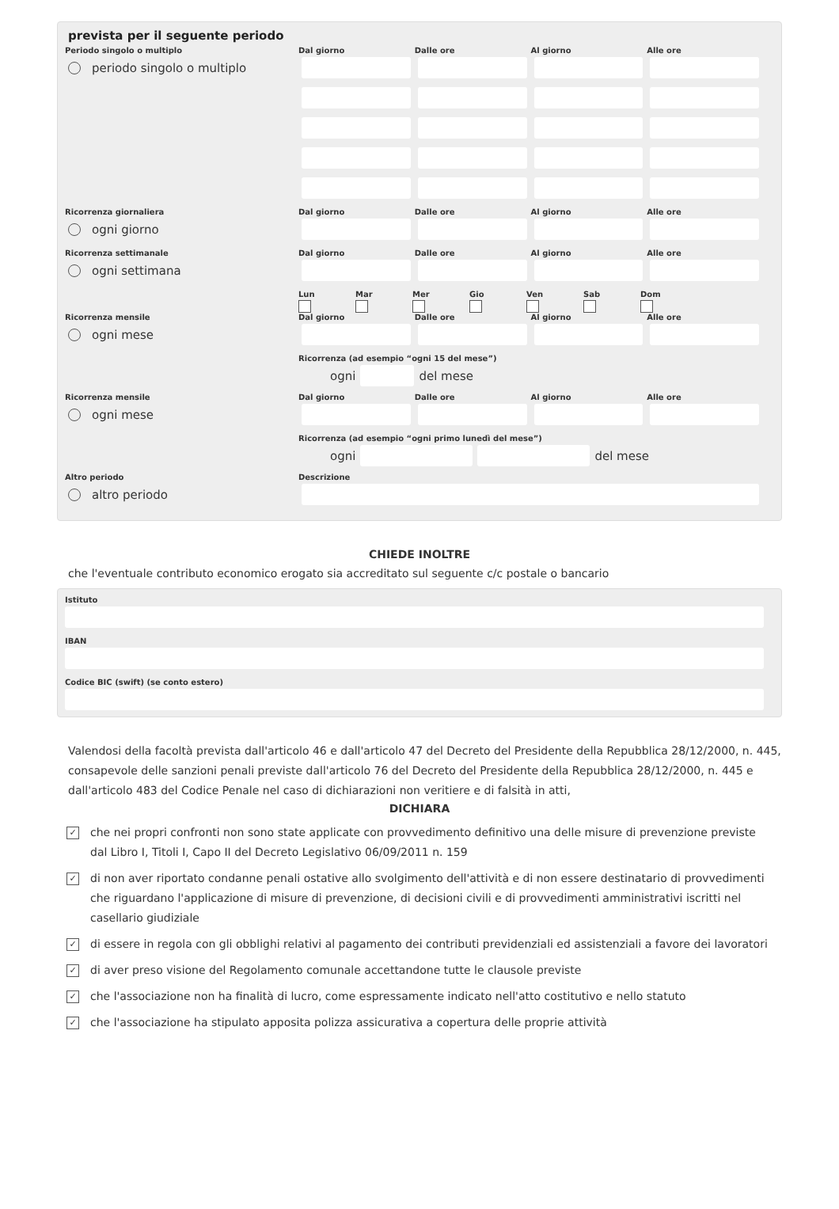prevista per il seguente periodo
Periodo singolo o multiplo
periodo singolo o multiplo
Dal giorno
Dalle ore
Al giorno
Alle ore
Ricorrenza giornaliera
ogni giorno
Dal giorno
Dalle ore
Al giorno
Alle ore
Ricorrenza settimanale
ogni settimana
Dal giorno
Dalle ore
Al giorno
Alle ore
Lun
Mar
Mer
Gio
Ven
Sab
Dom
Ricorrenza mensile
ogni mese
Dal giorno
Dalle ore
Al giorno
Alle ore
Ricorrenza (ad esempio “ogni 15 del mese”)
ogni
del mese
Ricorrenza mensile
ogni mese
Dal giorno
Dalle ore
Al giorno
Alle ore
Ricorrenza (ad esempio “ogni primo lunedì del mese”)
ogni
del mese
Altro periodo
altro periodo
Descrizione
CHIEDE INOLTRE
che l'eventuale contributo economico erogato sia accreditato sul seguente c/c postale o bancario
Istituto
IBAN
Codice BIC (swift) (se conto estero)
Valendosi della facoltà prevista dall'articolo 46 e dall'articolo 47 del Decreto del Presidente della Repubblica 28/12/2000, n. 445, consapevole delle sanzioni penali previste dall'articolo 76 del Decreto del Presidente della Repubblica 28/12/2000, n. 445 e dall'articolo 483 del Codice Penale nel caso di dichiarazioni non veritiere e di falsità in atti,
DICHIARA
✓ che nei propri confronti non sono state applicate con provvedimento definitivo una delle misure di prevenzione previste dal Libro I, Titoli I, Capo II del Decreto Legislativo 06/09/2011 n. 159
✓ di non aver riportato condanne penali ostative allo svolgimento dell'attività e di non essere destinatario di provvedimenti che riguardano l'applicazione di misure di prevenzione, di decisioni civili e di provvedimenti amministrativi iscritti nel casellario giudiziale
✓ di essere in regola con gli obblighi relativi al pagamento dei contributi previdenziali ed assistenziali a favore dei lavoratori
✓ di aver preso visione del Regolamento comunale accettandone tutte le clausole previste
✓ che l'associazione non ha finalità di lucro, come espressamente indicato nell'atto costitutivo e nello statuto
✓ che l'associazione ha stipulato apposita polizza assicurativa a copertura delle proprie attività